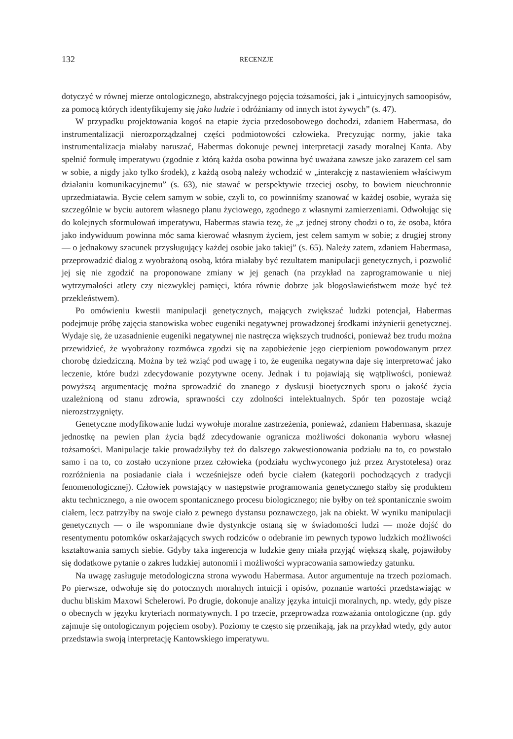132 RECENZJE
dotyczyć w równej mierze ontologicznego, abstrakcyjnego pojęcia tożsamości, jak i „intuicyjnych samoopisów, za pomocą których identyfikujemy się jako ludzie i odróżniamy od innych istot żywych” (s. 47).
W przypadku projektowania kogoś na etapie życia przedosobowego dochodzi, zdaniem Habermasa, do instrumentalizacji nierozporządzalnej części podmiotowości człowieka. Precyzując normy, jakie taka instrumentalizacja miałaby naruszać, Habermas dokonuje pewnej interpretacji zasady moralnej Kanta. Aby spełnić formułę imperatywu (zgodnie z którą każda osoba powinna być uważana zawsze jako zarazem cel sam w sobie, a nigdy jako tylko środek), z każdą osobą należy wchodzić w „interakcję z nastawieniem właściwym działaniu komunikacyjnemu” (s. 63), nie stawać w perspektywie trzeciej osoby, to bowiem nieuchronnie uprzedmiatawia. Bycie celem samym w sobie, czyli to, co powinniśmy szanować w każdej osobie, wyraża się szczególnie w byciu autorem własnego planu życiowego, zgodnego z własnymi zamierzeniami. Odwołując się do kolejnych sformułowań imperatywu, Habermas stawia tezę, że „z jednej strony chodzi o to, że osoba, która jako indywiduum powinna móc sama kierować własnym życiem, jest celem samym w sobie; z drugiej strony — o jednakowy szacunek przysługujący każdej osobie jako takiej” (s. 65). Należy zatem, zdaniem Habermasa, przeprowadzić dialog z wyobrażoną osobą, która miałaby być rezultatem manipulacji genetycznych, i pozwolić jej się nie zgodzić na proponowane zmiany w jej genach (na przykład na zaprogramowanie u niej wytrzymałości atlety czy niezwykłej pamięci, która równie dobrze jak błogosławieństwem może być też przekleństwem).
Po omówieniu kwestii manipulacji genetycznych, mających zwiększać ludzki potencjał, Habermas podejmuje próbę zajęcia stanowiska wobec eugeniki negatywnej prowadzonej środkami inżynierii genetycznej. Wydaje się, że uzasadnienie eugeniki negatywnej nie nastręcza większych trudności, ponieważ bez trudu można przewidzieć, że wyobrażony rozmówca zgodzi się na zapobieżenie jego cierpieniom powodowanym przez chorobę dziedziczną. Można by też wziąć pod uwagę i to, że eugenika negatywna daje się interpretować jako leczenie, które budzi zdecydowanie pozytywne oceny. Jednak i tu pojawiają się wątpliwości, ponieważ powyższą argumentację można sprowadzić do znanego z dyskusji bioetycznych sporu o jakość życia uzależnioną od stanu zdrowia, sprawności czy zdolności intelektualnych. Spór ten pozostaje wciąż nierozstrzygnięty.
Genetyczne modyfikowanie ludzi wywołuje moralne zastrzeżenia, ponieważ, zdaniem Habermasa, skazuje jednostkę na pewien plan życia bądź zdecydowanie ogranicza możliwości dokonania wyboru własnej tożsamości. Manipulacje takie prowadziłyby też do dalszego zakwestionowania podziału na to, co powstało samo i na to, co zostało uczynione przez człowieka (podziału wychwyconego już przez Arystotelesa) oraz rozróżnienia na posiadanie ciała i wcześniejsze odeń bycie ciałem (kategorii pochodzących z tradycji fenomenologicznej). Człowiek powstający w następstwie programowania genetycznego stałby się produktem aktu technicznego, a nie owocem spontanicznego procesu biologicznego; nie byłby on też spontanicznie swoim ciałem, lecz patrzyłby na swoje ciało z pewnego dystansu poznawczego, jak na obiekt. W wyniku manipulacji genetycznych — o ile wspomniane dwie dystynkcje ostaną się w świadomości ludzi — może dojść do resentymentu potomków oskarżających swych rodziców o odebranie im pewnych typowo ludzkich możliwości kształtowania samych siebie. Gdyby taka ingerencja w ludzkie geny miała przyjąć większą skalę, pojawiłoby się dodatkowe pytanie o zakres ludzkiej autonomii i możliwości wypracowania samowiedzy gatunku.
Na uwagę zasługuje metodologiczna strona wywodu Habermasa. Autor argumentuje na trzech poziomach. Po pierwsze, odwołuje się do potocznych moralnych intuicji i opisów, poznanie wartości przedstawiając w duchu bliskim Maxowi Schelerowi. Po drugie, dokonuje analizy języka intuicji moralnych, np. wtedy, gdy pisze o obecnych w języku kryteriach normatywnych. I po trzecie, przeprowadza rozważania ontologiczne (np. gdy zajmuje się ontologicznym pojęciem osoby). Poziomy te często się przenikają, jak na przykład wtedy, gdy autor przedstawia swoją interpretację Kantowskiego imperatywu.